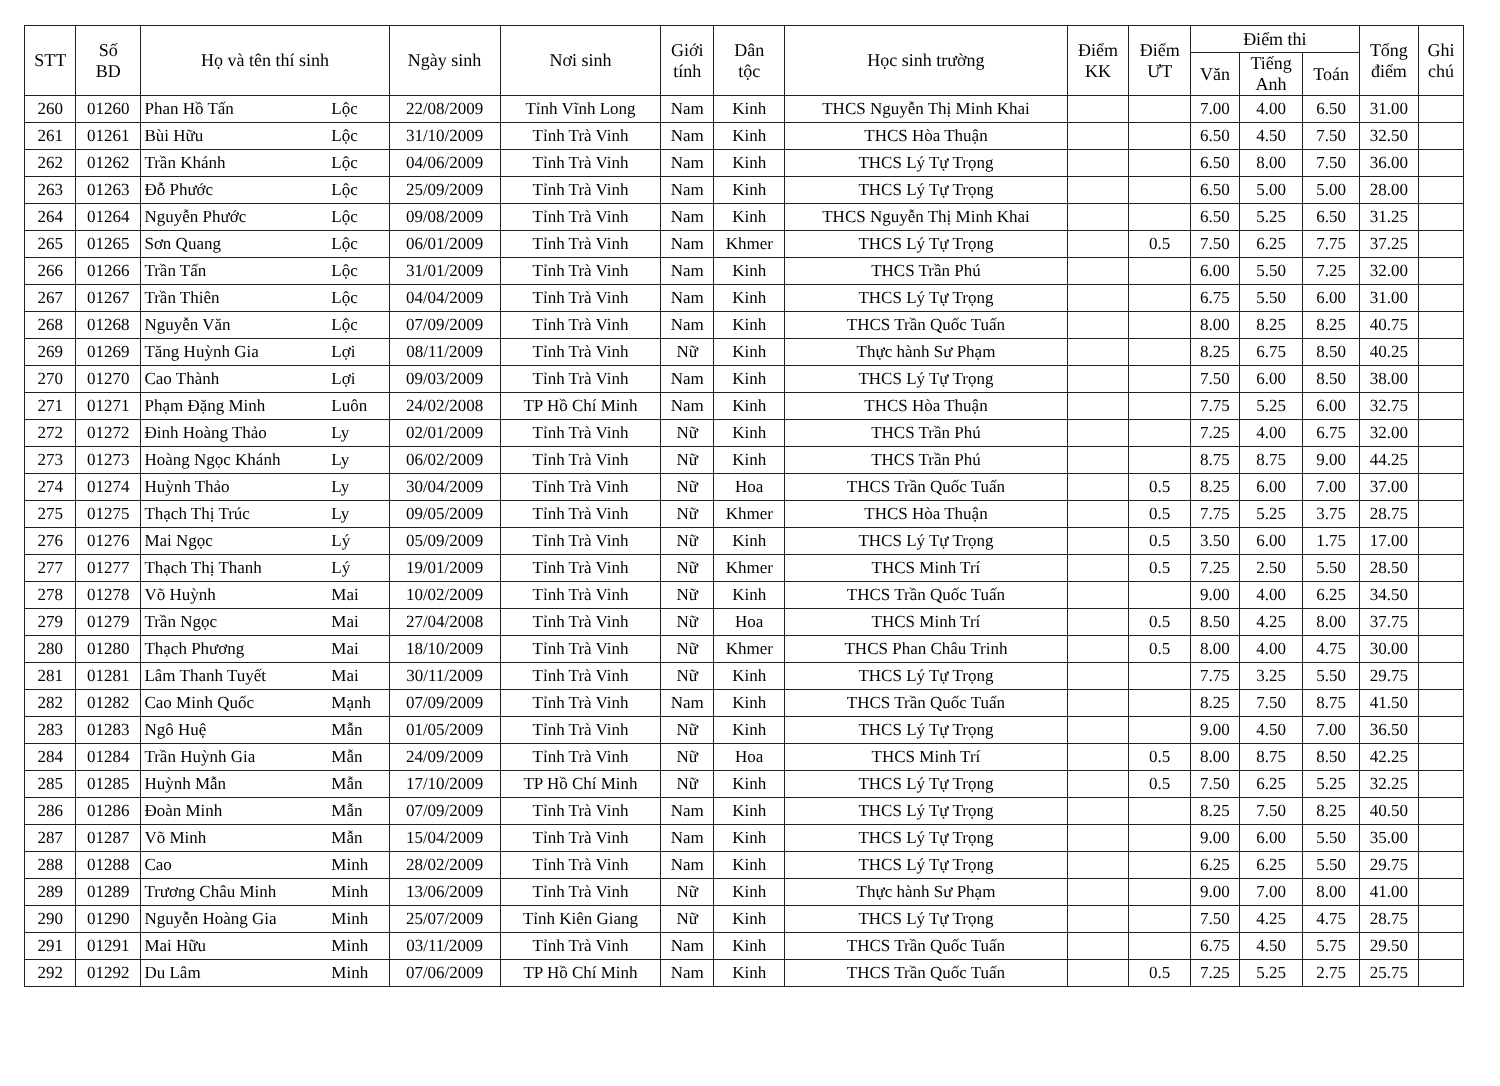| STT | Số BD | Họ và tên thí sinh | | Ngày sinh | Nơi sinh | Giới tính | Dân tộc | Học sinh trường | Điểm KK | Điểm ƯT | Điểm thi | | | Tổng điểm | Ghi chú |
| --- | --- | --- | --- | --- | --- | --- | --- | --- | --- | --- | --- | --- | --- | --- | --- |
| | | | | | | | | | | | Văn | Tiếng Anh | Toán | | |
| 260 | 01260 | Phan Hồ Tấn | Lộc | 22/08/2009 | Tỉnh Vĩnh Long | Nam | Kinh | THCS Nguyễn Thị Minh Khai | | | 7.00 | 4.00 | 6.50 | 31.00 | |
| 261 | 01261 | Bùi Hữu | Lộc | 31/10/2009 | Tỉnh Trà Vinh | Nam | Kinh | THCS Hòa Thuận | | | 6.50 | 4.50 | 7.50 | 32.50 | |
| 262 | 01262 | Trần Khánh | Lộc | 04/06/2009 | Tỉnh Trà Vinh | Nam | Kinh | THCS Lý Tự Trọng | | | 6.50 | 8.00 | 7.50 | 36.00 | |
| 263 | 01263 | Đỗ Phước | Lộc | 25/09/2009 | Tỉnh Trà Vinh | Nam | Kinh | THCS Lý Tự Trọng | | | 6.50 | 5.00 | 5.00 | 28.00 | |
| 264 | 01264 | Nguyễn Phước | Lộc | 09/08/2009 | Tỉnh Trà Vinh | Nam | Kinh | THCS Nguyễn Thị Minh Khai | | | 6.50 | 5.25 | 6.50 | 31.25 | |
| 265 | 01265 | Sơn Quang | Lộc | 06/01/2009 | Tỉnh Trà Vinh | Nam | Khmer | THCS Lý Tự Trọng | | 0.5 | 7.50 | 6.25 | 7.75 | 37.25 | |
| 266 | 01266 | Trần Tấn | Lộc | 31/01/2009 | Tỉnh Trà Vinh | Nam | Kinh | THCS Trần Phú | | | 6.00 | 5.50 | 7.25 | 32.00 | |
| 267 | 01267 | Trần Thiên | Lộc | 04/04/2009 | Tỉnh Trà Vinh | Nam | Kinh | THCS Lý Tự Trọng | | | 6.75 | 5.50 | 6.00 | 31.00 | |
| 268 | 01268 | Nguyễn Văn | Lộc | 07/09/2009 | Tỉnh Trà Vinh | Nam | Kinh | THCS Trần Quốc Tuấn | | | 8.00 | 8.25 | 8.25 | 40.75 | |
| 269 | 01269 | Tăng Huỳnh Gia | Lợi | 08/11/2009 | Tỉnh Trà Vinh | Nữ | Kinh | Thực hành Sư Phạm | | | 8.25 | 6.75 | 8.50 | 40.25 | |
| 270 | 01270 | Cao Thành | Lợi | 09/03/2009 | Tỉnh Trà Vinh | Nam | Kinh | THCS Lý Tự Trọng | | | 7.50 | 6.00 | 8.50 | 38.00 | |
| 271 | 01271 | Phạm Đặng Minh | Luôn | 24/02/2008 | TP Hồ Chí Minh | Nam | Kinh | THCS Hòa Thuận | | | 7.75 | 5.25 | 6.00 | 32.75 | |
| 272 | 01272 | Đinh Hoàng Thảo | Ly | 02/01/2009 | Tỉnh Trà Vinh | Nữ | Kinh | THCS Trần Phú | | | 7.25 | 4.00 | 6.75 | 32.00 | |
| 273 | 01273 | Hoàng Ngọc Khánh | Ly | 06/02/2009 | Tỉnh Trà Vinh | Nữ | Kinh | THCS Trần Phú | | | 8.75 | 8.75 | 9.00 | 44.25 | |
| 274 | 01274 | Huỳnh Thảo | Ly | 30/04/2009 | Tỉnh Trà Vinh | Nữ | Hoa | THCS Trần Quốc Tuấn | | 0.5 | 8.25 | 6.00 | 7.00 | 37.00 | |
| 275 | 01275 | Thạch Thị Trúc | Ly | 09/05/2009 | Tỉnh Trà Vinh | Nữ | Khmer | THCS Hòa Thuận | | 0.5 | 7.75 | 5.25 | 3.75 | 28.75 | |
| 276 | 01276 | Mai Ngọc | Lý | 05/09/2009 | Tỉnh Trà Vinh | Nữ | Kinh | THCS Lý Tự Trọng | | 0.5 | 3.50 | 6.00 | 1.75 | 17.00 | |
| 277 | 01277 | Thạch Thị Thanh | Lý | 19/01/2009 | Tỉnh Trà Vinh | Nữ | Khmer | THCS Minh Trí | | 0.5 | 7.25 | 2.50 | 5.50 | 28.50 | |
| 278 | 01278 | Võ Huỳnh | Mai | 10/02/2009 | Tỉnh Trà Vinh | Nữ | Kinh | THCS Trần Quốc Tuấn | | | 9.00 | 4.00 | 6.25 | 34.50 | |
| 279 | 01279 | Trần Ngọc | Mai | 27/04/2008 | Tỉnh Trà Vinh | Nữ | Hoa | THCS Minh Trí | | 0.5 | 8.50 | 4.25 | 8.00 | 37.75 | |
| 280 | 01280 | Thạch Phương | Mai | 18/10/2009 | Tỉnh Trà Vinh | Nữ | Khmer | THCS Phan Châu Trinh | | 0.5 | 8.00 | 4.00 | 4.75 | 30.00 | |
| 281 | 01281 | Lâm Thanh Tuyết | Mai | 30/11/2009 | Tỉnh Trà Vinh | Nữ | Kinh | THCS Lý Tự Trọng | | | 7.75 | 3.25 | 5.50 | 29.75 | |
| 282 | 01282 | Cao Minh Quốc | Mạnh | 07/09/2009 | Tỉnh Trà Vinh | Nam | Kinh | THCS Trần Quốc Tuấn | | | 8.25 | 7.50 | 8.75 | 41.50 | |
| 283 | 01283 | Ngô Huệ | Mẫn | 01/05/2009 | Tỉnh Trà Vinh | Nữ | Kinh | THCS Lý Tự Trọng | | | 9.00 | 4.50 | 7.00 | 36.50 | |
| 284 | 01284 | Trần Huỳnh Gia | Mẫn | 24/09/2009 | Tỉnh Trà Vinh | Nữ | Hoa | THCS Minh Trí | | 0.5 | 8.00 | 8.75 | 8.50 | 42.25 | |
| 285 | 01285 | Huỳnh Mẫn | Mẫn | 17/10/2009 | TP Hồ Chí Minh | Nữ | Kinh | THCS Lý Tự Trọng | | 0.5 | 7.50 | 6.25 | 5.25 | 32.25 | |
| 286 | 01286 | Đoàn Minh | Mẫn | 07/09/2009 | Tỉnh Trà Vinh | Nam | Kinh | THCS Lý Tự Trọng | | | 8.25 | 7.50 | 8.25 | 40.50 | |
| 287 | 01287 | Võ Minh | Mẫn | 15/04/2009 | Tỉnh Trà Vinh | Nam | Kinh | THCS Lý Tự Trọng | | | 9.00 | 6.00 | 5.50 | 35.00 | |
| 288 | 01288 | Cao | Minh | 28/02/2009 | Tỉnh Trà Vinh | Nam | Kinh | THCS Lý Tự Trọng | | | 6.25 | 6.25 | 5.50 | 29.75 | |
| 289 | 01289 | Trương Châu Minh | Minh | 13/06/2009 | Tỉnh Trà Vinh | Nữ | Kinh | Thực hành Sư Phạm | | | 9.00 | 7.00 | 8.00 | 41.00 | |
| 290 | 01290 | Nguyễn Hoàng Gia | Minh | 25/07/2009 | Tỉnh Kiên Giang | Nữ | Kinh | THCS Lý Tự Trọng | | | 7.50 | 4.25 | 4.75 | 28.75 | |
| 291 | 01291 | Mai Hữu | Minh | 03/11/2009 | Tỉnh Trà Vinh | Nam | Kinh | THCS Trần Quốc Tuấn | | | 6.75 | 4.50 | 5.75 | 29.50 | |
| 292 | 01292 | Du Lâm | Minh | 07/06/2009 | TP Hồ Chí Minh | Nam | Kinh | THCS Trần Quốc Tuấn | | 0.5 | 7.25 | 5.25 | 2.75 | 25.75 | |